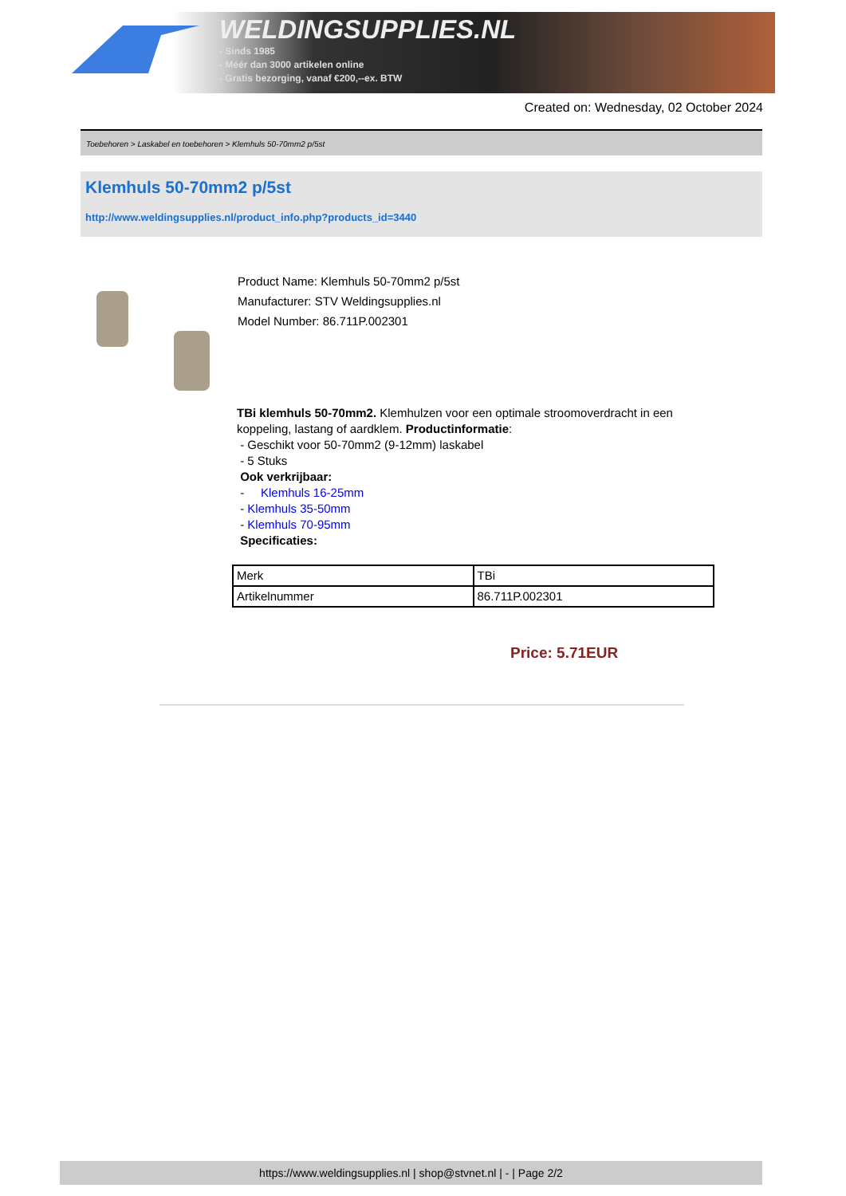WELDINGSUPPLIES.NL
- Sinds 1985
- Méér dan 3000 artikelen online
- Gratis bezorging, vanaf €200,--ex. BTW
Created on: Wednesday, 02 October 2024
Toebehoren > Laskabel en toebehoren > Klemhuls 50-70mm2 p/5st
Klemhuls 50-70mm2 p/5st
http://www.weldingsupplies.nl/product_info.php?products_id=3440
Product Name: Klemhuls 50-70mm2 p/5st
Manufacturer: STV Weldingsupplies.nl
Model Number: 86.711P.002301
TBi klemhuls 50-70mm2. Klemhulzen voor een optimale stroomoverdracht in een koppeling, lastang of aardklem. Productinformatie:
- Geschikt voor 50-70mm2 (9-12mm) laskabel
- 5 Stuks
Ook verkrijbaar:
- Klemhuls 16-25mm
- Klemhuls 35-50mm
- Klemhuls 70-95mm
Specificaties:
| Merk | TBi |
| Artikelnummer | 86.711P.002301 |
Price: 5.71EUR
https://www.weldingsupplies.nl | shop@stvnet.nl | - | Page 2/2